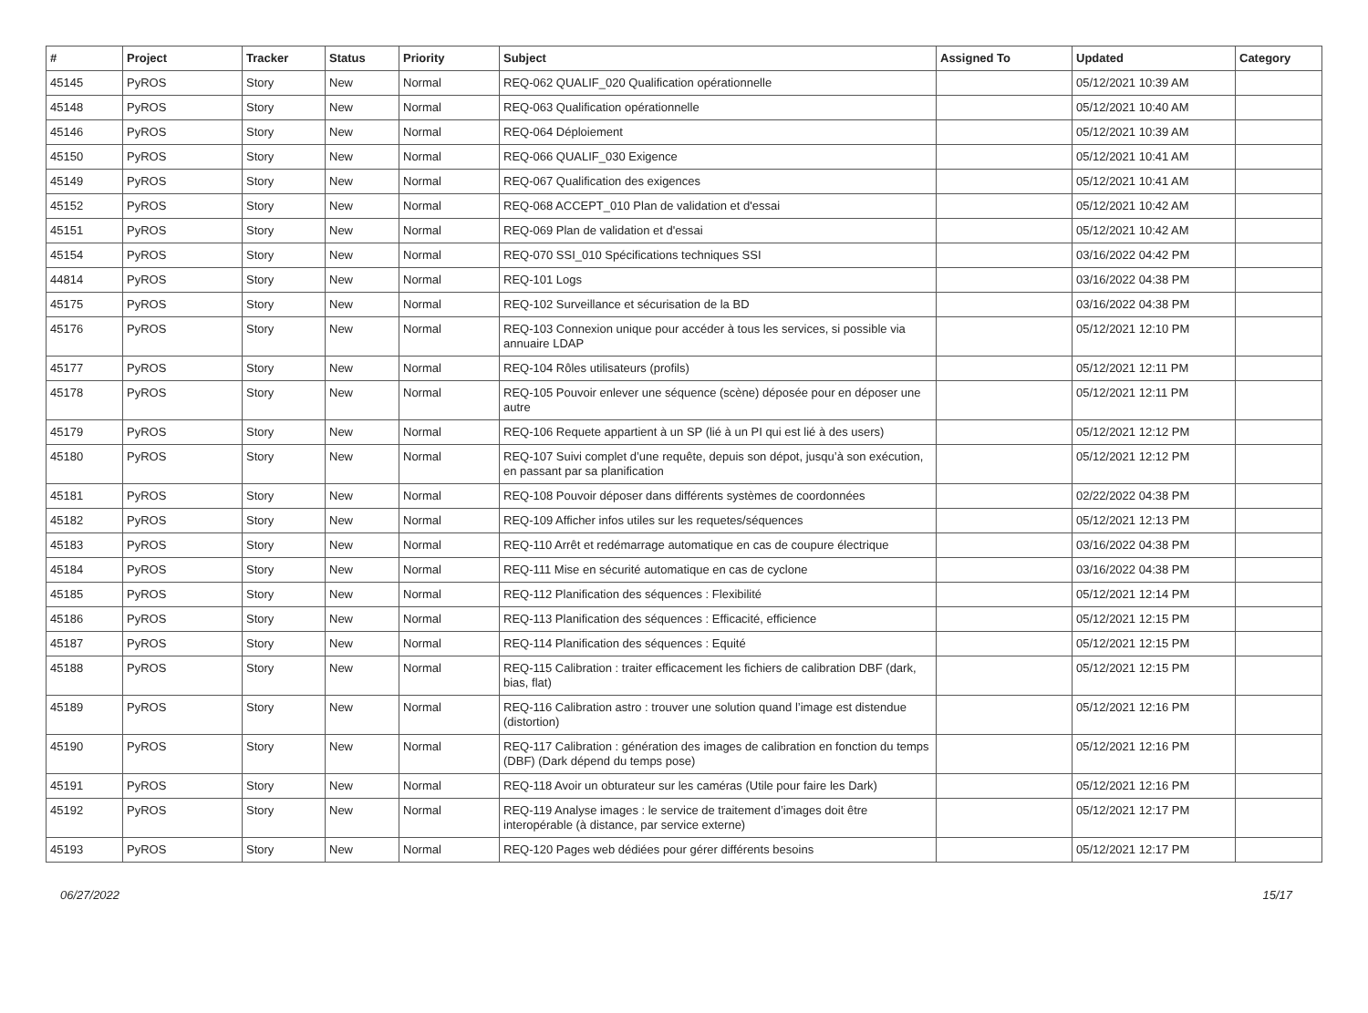| # | Project | Tracker | Status | Priority | Subject | Assigned To | Updated | Category |
| --- | --- | --- | --- | --- | --- | --- | --- | --- |
| 45145 | PyROS | Story | New | Normal | REQ-062 QUALIF_020 Qualification opérationnelle | | 05/12/2021 10:39 AM | |
| 45148 | PyROS | Story | New | Normal | REQ-063 Qualification opérationnelle | | 05/12/2021 10:40 AM | |
| 45146 | PyROS | Story | New | Normal | REQ-064 Déploiement | | 05/12/2021 10:39 AM | |
| 45150 | PyROS | Story | New | Normal | REQ-066 QUALIF_030 Exigence | | 05/12/2021 10:41 AM | |
| 45149 | PyROS | Story | New | Normal | REQ-067 Qualification des exigences | | 05/12/2021 10:41 AM | |
| 45152 | PyROS | Story | New | Normal | REQ-068 ACCEPT_010 Plan de validation et d'essai | | 05/12/2021 10:42 AM | |
| 45151 | PyROS | Story | New | Normal | REQ-069 Plan de validation et d'essai | | 05/12/2021 10:42 AM | |
| 45154 | PyROS | Story | New | Normal | REQ-070 SSI_010 Spécifications techniques SSI | | 03/16/2022 04:42 PM | |
| 44814 | PyROS | Story | New | Normal | REQ-101 Logs | | 03/16/2022 04:38 PM | |
| 45175 | PyROS | Story | New | Normal | REQ-102 Surveillance et sécurisation de la BD | | 03/16/2022 04:38 PM | |
| 45176 | PyROS | Story | New | Normal | REQ-103 Connexion unique pour accéder à tous les services, si possible via annuaire LDAP | | 05/12/2021 12:10 PM | |
| 45177 | PyROS | Story | New | Normal | REQ-104 Rôles utilisateurs (profils) | | 05/12/2021 12:11 PM | |
| 45178 | PyROS | Story | New | Normal | REQ-105 Pouvoir enlever une séquence (scène) déposée pour en déposer une autre | | 05/12/2021 12:11 PM | |
| 45179 | PyROS | Story | New | Normal | REQ-106 Requete appartient à un SP (lié à un PI qui est lié à des users) | | 05/12/2021 12:12 PM | |
| 45180 | PyROS | Story | New | Normal | REQ-107 Suivi complet d’une requête, depuis son dépot, jusqu’à son exécution, en passant par sa planification | | 05/12/2021 12:12 PM | |
| 45181 | PyROS | Story | New | Normal | REQ-108 Pouvoir déposer dans différents systèmes de coordonnées | | 02/22/2022 04:38 PM | |
| 45182 | PyROS | Story | New | Normal | REQ-109 Afficher infos utiles sur les requetes/séquences | | 05/12/2021 12:13 PM | |
| 45183 | PyROS | Story | New | Normal | REQ-110 Arrêt et redémarrage automatique en cas de coupure électrique | | 03/16/2022 04:38 PM | |
| 45184 | PyROS | Story | New | Normal | REQ-111 Mise en sécurité automatique en cas de cyclone | | 03/16/2022 04:38 PM | |
| 45185 | PyROS | Story | New | Normal | REQ-112 Planification des séquences : Flexibilité | | 05/12/2021 12:14 PM | |
| 45186 | PyROS | Story | New | Normal | REQ-113 Planification des séquences : Efficacité, efficience | | 05/12/2021 12:15 PM | |
| 45187 | PyROS | Story | New | Normal | REQ-114 Planification des séquences : Equité | | 05/12/2021 12:15 PM | |
| 45188 | PyROS | Story | New | Normal | REQ-115 Calibration : traiter efficacement les fichiers de calibration DBF (dark, bias, flat) | | 05/12/2021 12:15 PM | |
| 45189 | PyROS | Story | New | Normal | REQ-116 Calibration astro : trouver une solution quand l’image est distendue (distortion) | | 05/12/2021 12:16 PM | |
| 45190 | PyROS | Story | New | Normal | REQ-117 Calibration : génération des images de calibration en fonction du temps (DBF) (Dark dépend du temps pose) | | 05/12/2021 12:16 PM | |
| 45191 | PyROS | Story | New | Normal | REQ-118 Avoir un obturateur sur les caméras (Utile pour faire les Dark) | | 05/12/2021 12:16 PM | |
| 45192 | PyROS | Story | New | Normal | REQ-119 Analyse images : le service de traitement d’images doit être interopérable (à distance, par service externe) | | 05/12/2021 12:17 PM | |
| 45193 | PyROS | Story | New | Normal | REQ-120 Pages web dédiées pour gérer différents besoins | | 05/12/2021 12:17 PM | |
06/27/2022 15/17